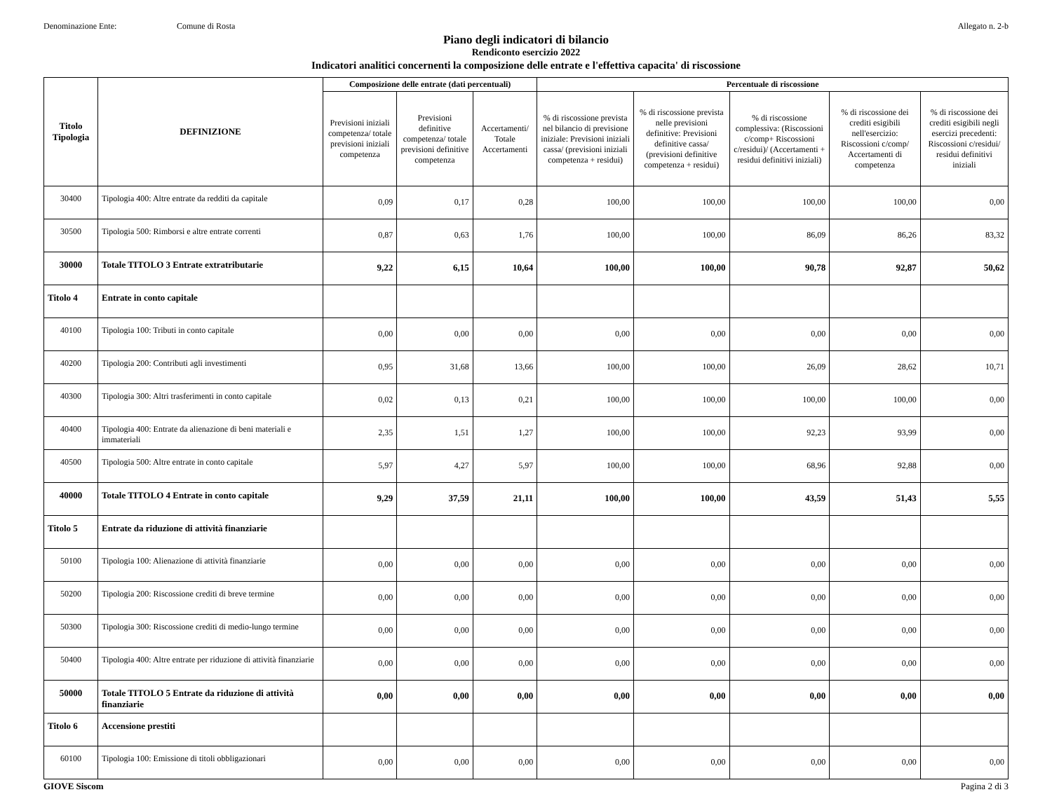Denominazione Ente: Comune di Rosta Allegato n. 2-b
Piano degli indicatori di bilancio
Rendiconto esercizio 2022
Indicatori analitici concernenti la composizione delle entrate e l'effettiva capacita' di riscossione
| Titolo Tipologia | DEFINIZIONE | Composizione delle entrate (dati percentuali) | | | Percentuale di riscossione | | | | |
| --- | --- | --- | --- | --- | --- | --- | --- | --- | --- |
| | | Previsioni iniziali competenza/ totale previsioni iniziali competenza | Previsioni definitive competenza/ totale previsioni definitive competenza | Accertamenti/ Totale Accertamenti | % di riscossione prevista nel bilancio di previsione iniziale: Previsioni iniziali cassa/ (previsioni iniziali competenza + residui) | % di riscossione prevista nelle previsioni definitive: Previsioni definitive cassa/ (previsioni definitive competenza + residui) | % di riscossione complessiva: (Riscossioni c/comp+ Riscossioni c/residui)/ (Accertamenti + residui definitivi iniziali) | % di riscossione dei crediti esigibili nell'esercizio: Riscossioni c/comp/ Accertamenti di competenza | % di riscossione dei crediti esigibili negli esercizi precedenti: Riscossioni c/residui/ residui definitivi iniziali |
| 30400 | Tipologia 400: Altre entrate da redditi da capitale | 0,09 | 0,17 | 0,28 | 100,00 | 100,00 | 100,00 | 100,00 | 0,00 |
| 30500 | Tipologia 500: Rimborsi e altre entrate correnti | 0,87 | 0,63 | 1,76 | 100,00 | 100,00 | 86,09 | 86,26 | 83,32 |
| 30000 | Totale TITOLO 3 Entrate extratributarie | 9,22 | 6,15 | 10,64 | 100,00 | 100,00 | 90,78 | 92,87 | 50,62 |
| Titolo 4 | Entrate in conto capitale | | | | | | | | |
| 40100 | Tipologia 100: Tributi in conto capitale | 0,00 | 0,00 | 0,00 | 0,00 | 0,00 | 0,00 | 0,00 | 0,00 |
| 40200 | Tipologia 200: Contributi agli investimenti | 0,95 | 31,68 | 13,66 | 100,00 | 100,00 | 26,09 | 28,62 | 10,71 |
| 40300 | Tipologia 300: Altri trasferimenti in conto capitale | 0,02 | 0,13 | 0,21 | 100,00 | 100,00 | 100,00 | 100,00 | 0,00 |
| 40400 | Tipologia 400: Entrate da alienazione di beni materiali e immateriali | 2,35 | 1,51 | 1,27 | 100,00 | 100,00 | 92,23 | 93,99 | 0,00 |
| 40500 | Tipologia 500: Altre entrate in conto capitale | 5,97 | 4,27 | 5,97 | 100,00 | 100,00 | 68,96 | 92,88 | 0,00 |
| 40000 | Totale TITOLO 4 Entrate in conto capitale | 9,29 | 37,59 | 21,11 | 100,00 | 100,00 | 43,59 | 51,43 | 5,55 |
| Titolo 5 | Entrate da riduzione di attività finanziarie | | | | | | | | |
| 50100 | Tipologia 100: Alienazione di attività finanziarie | 0,00 | 0,00 | 0,00 | 0,00 | 0,00 | 0,00 | 0,00 | 0,00 |
| 50200 | Tipologia 200: Riscossione crediti di breve termine | 0,00 | 0,00 | 0,00 | 0,00 | 0,00 | 0,00 | 0,00 | 0,00 |
| 50300 | Tipologia 300: Riscossione crediti di medio-lungo termine | 0,00 | 0,00 | 0,00 | 0,00 | 0,00 | 0,00 | 0,00 | 0,00 |
| 50400 | Tipologia 400: Altre entrate per riduzione di attività finanziarie | 0,00 | 0,00 | 0,00 | 0,00 | 0,00 | 0,00 | 0,00 | 0,00 |
| 50000 | Totale TITOLO 5 Entrate da riduzione di attività finanziarie | 0,00 | 0,00 | 0,00 | 0,00 | 0,00 | 0,00 | 0,00 | 0,00 |
| Titolo 6 | Accensione prestiti | | | | | | | | |
| 60100 | Tipologia 100: Emissione di titoli obbligazionari | 0,00 | 0,00 | 0,00 | 0,00 | 0,00 | 0,00 | 0,00 | 0,00 |
GIOVE Siscom Pagina 2 di 3